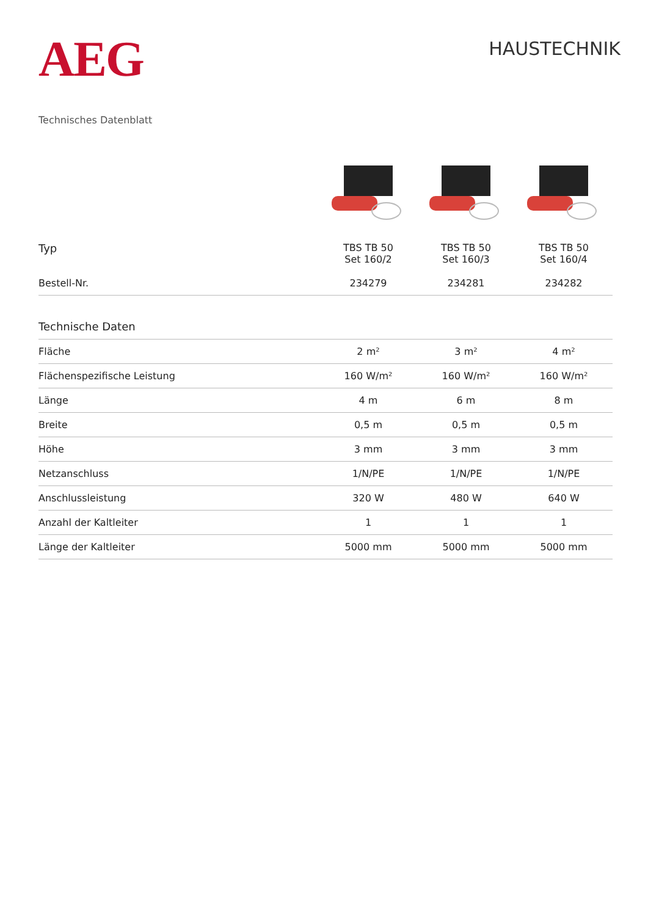AEG
HAUSTECHNIK
Technisches Datenblatt
| Typ | TBS TB 50 Set 160/2 | TBS TB 50 Set 160/3 | TBS TB 50 Set 160/4 |
| --- | --- | --- | --- |
| Bestell-Nr. | 234279 | 234281 | 234282 |
| Technische Daten | | | |
| Fläche | 2 m² | 3 m² | 4 m² |
| Flächenspezifische Leistung | 160 W/m² | 160 W/m² | 160 W/m² |
| Länge | 4 m | 6 m | 8 m |
| Breite | 0,5 m | 0,5 m | 0,5 m |
| Höhe | 3 mm | 3 mm | 3 mm |
| Netzanschluss | 1/N/PE | 1/N/PE | 1/N/PE |
| Anschlussleistung | 320 W | 480 W | 640 W |
| Anzahl der Kaltleiter | 1 | 1 | 1 |
| Länge der Kaltleiter | 5000 mm | 5000 mm | 5000 mm |